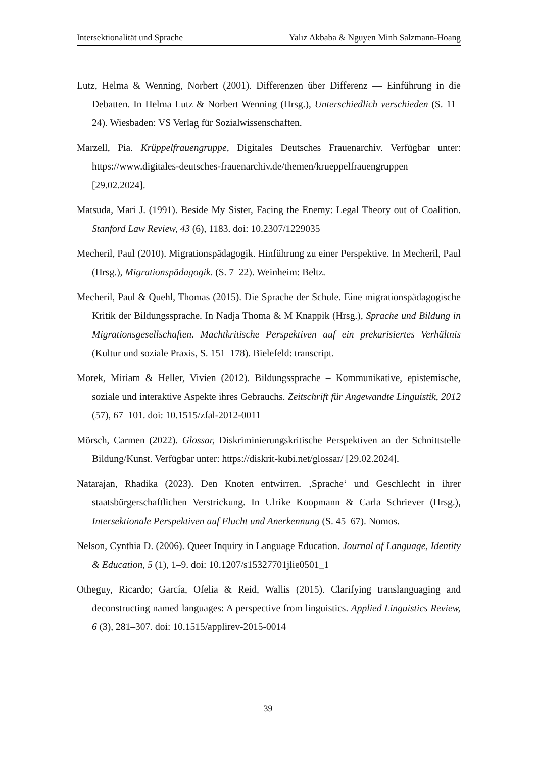Intersektionalität und Sprache Yalız Akbaba & Nguyen Minh Salzmann-Hoang
Lutz, Helma & Wenning, Norbert (2001). Differenzen über Differenz — Einführung in die Debatten. In Helma Lutz & Norbert Wenning (Hrsg.), Unterschiedlich verschieden (S. 11–24). Wiesbaden: VS Verlag für Sozialwissenschaften.
Marzell, Pia. Krüppelfrauengruppe, Digitales Deutsches Frauenarchiv. Verfügbar unter: https://www.digitales-deutsches-frauenarchiv.de/themen/krueppelfrauengruppen [29.02.2024].
Matsuda, Mari J. (1991). Beside My Sister, Facing the Enemy: Legal Theory out of Coalition. Stanford Law Review, 43 (6), 1183. doi: 10.2307/1229035
Mecheril, Paul (2010). Migrationspädagogik. Hinführung zu einer Perspektive. In Mecheril, Paul (Hrsg.), Migrationspädagogik. (S. 7–22). Weinheim: Beltz.
Mecheril, Paul & Quehl, Thomas (2015). Die Sprache der Schule. Eine migrationspädagogische Kritik der Bildungssprache. In Nadja Thoma & M Knappik (Hrsg.), Sprache und Bildung in Migrationsgesellschaften. Machtkritische Perspektiven auf ein prekarisiertes Verhältnis (Kultur und soziale Praxis, S. 151–178). Bielefeld: transcript.
Morek, Miriam & Heller, Vivien (2012). Bildungssprache – Kommunikative, epistemische, soziale und interaktive Aspekte ihres Gebrauchs. Zeitschrift für Angewandte Linguistik, 2012 (57), 67–101. doi: 10.1515/zfal-2012-0011
Mörsch, Carmen (2022). Glossar, Diskriminierungskritische Perspektiven an der Schnittstelle Bildung/Kunst. Verfügbar unter: https://diskrit-kubi.net/glossar/ [29.02.2024].
Natarajan, Rhadika (2023). Den Knoten entwirren. ‚Sprache‘ und Geschlecht in ihrer staatsbürgerschaftlichen Verstrickung. In Ulrike Koopmann & Carla Schriever (Hrsg.), Intersektionale Perspektiven auf Flucht und Anerkennung (S. 45–67). Nomos.
Nelson, Cynthia D. (2006). Queer Inquiry in Language Education. Journal of Language, Identity & Education, 5 (1), 1–9. doi: 10.1207/s15327701jlie0501_1
Otheguy, Ricardo; García, Ofelia & Reid, Wallis (2015). Clarifying translanguaging and deconstructing named languages: A perspective from linguistics. Applied Linguistics Review, 6 (3), 281–307. doi: 10.1515/applirev-2015-0014
39